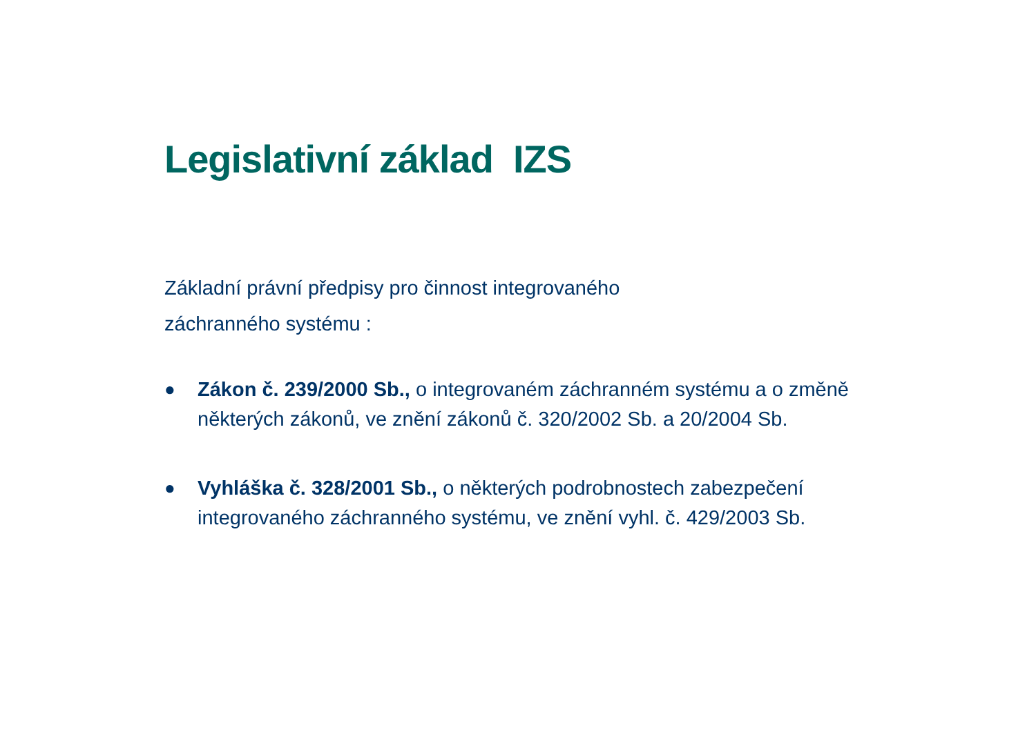Legislativní základ IZS
Základní právní předpisy pro činnost integrovaného
záchranného systému :
● Zákon č. 239/2000 Sb., o integrovaném záchranném systému a o změně některých zákonů, ve znění zákonů č. 320/2002 Sb. a 20/2004 Sb.
● Vyhláška č. 328/2001 Sb., o některých podrobnostech zabezpečení integrovaného záchranného systému, ve znění vyhl. č. 429/2003 Sb.